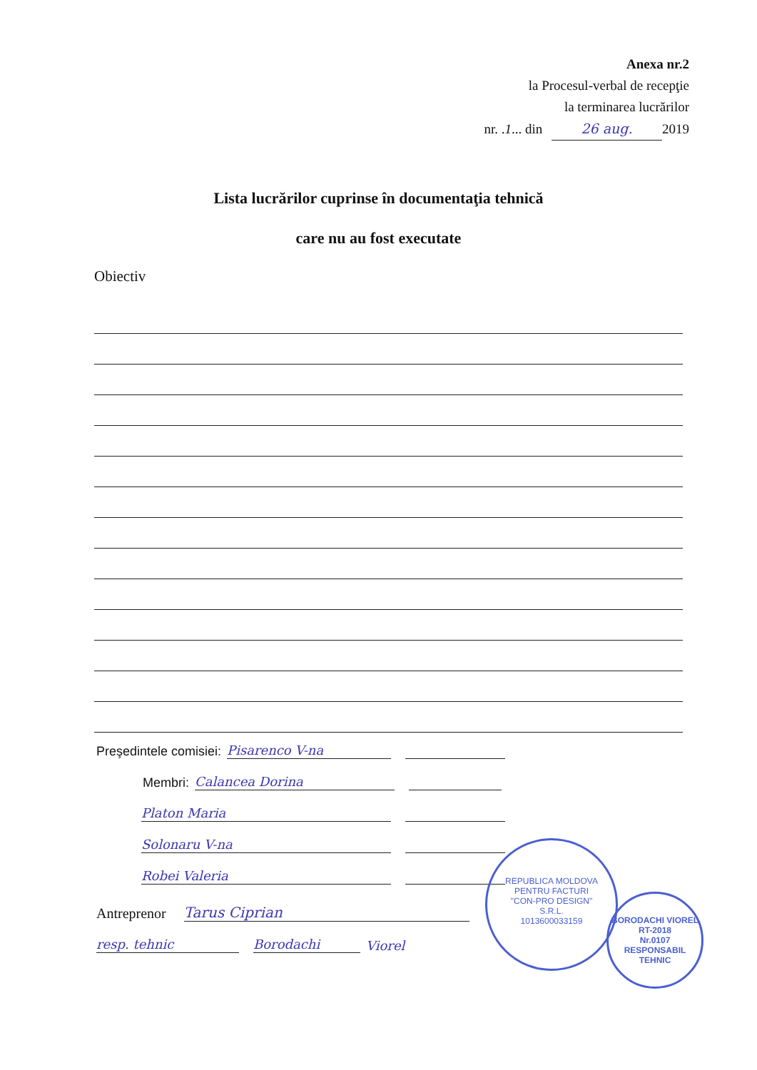Anexa nr.2
la Procesul-verbal de recepţie
la terminarea lucrărilor
nr. .1... din 26 aug. 2019
Lista lucrărilor cuprinse în documentaţia tehnică
care nu au fost executate
Obiectiv
Preşedintele comisiei: Pisarenco V-na
Membri: Calancea Dorina
Platon Maria
Solonaru V-na
Robei Valeria
Antreprenor Tarus Ciprian
resp. tehnic Borodachi Viorel
REPUBLICA MOLDOVA
PENTRU FACTURI
"CON-PRO DESIGN"
S.R.L.
1013600033159
BORODACHI VIOREL
RT-2018
Nr.0107
RESPONSABIL TEHNIC